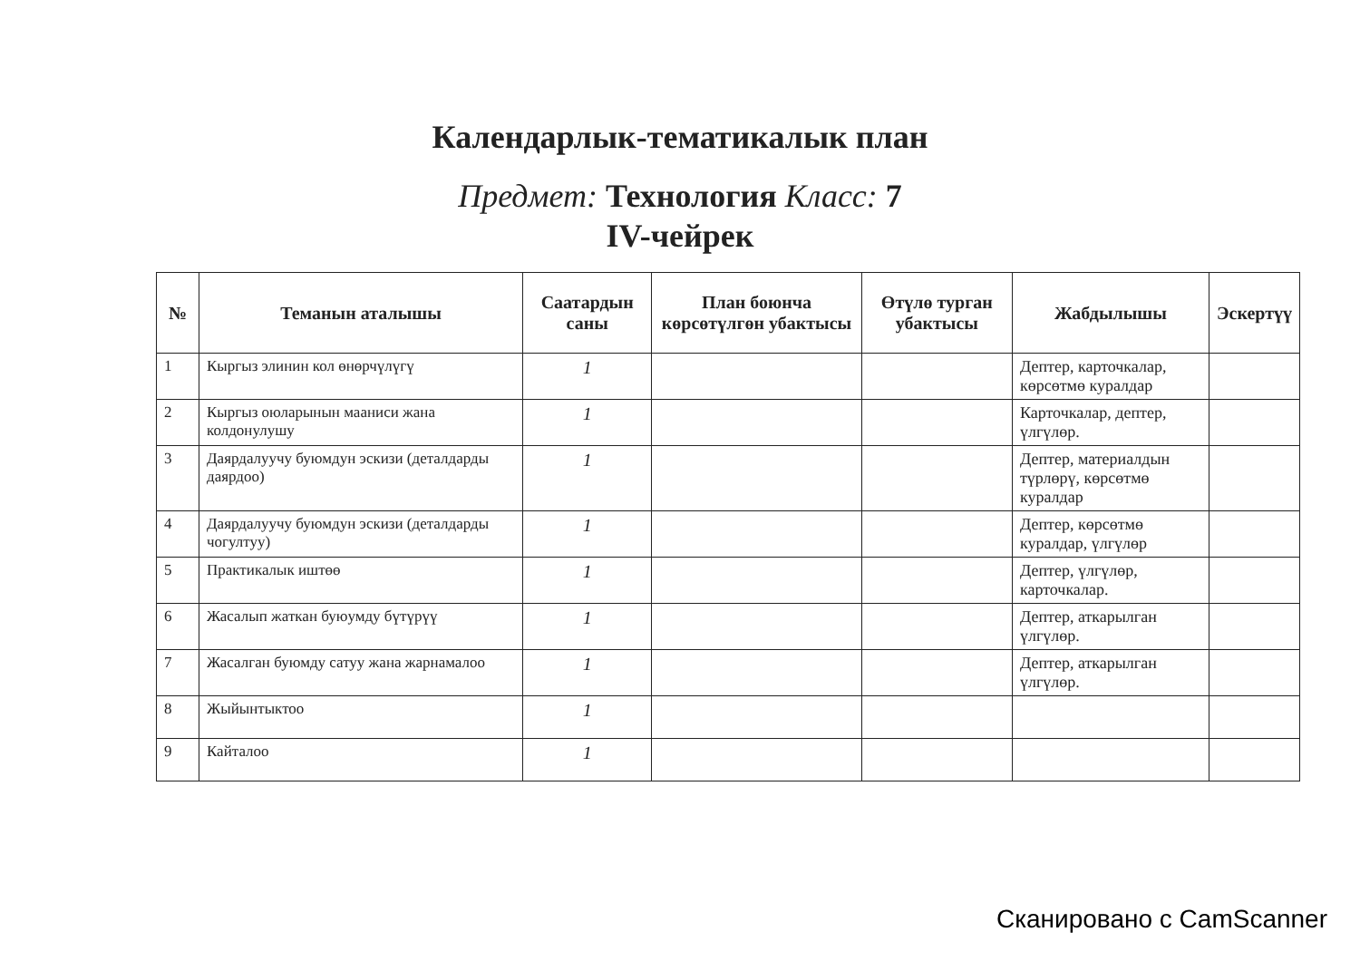Календарлык-тематикалык план
Предмет: Технология Класс: 7
IV-чейрек
| № | Теманын аталышы | Саатардын саны | План боюнча көрсөтүлгөн убактысы | Өтүлө турган убактысы | Жабдылышы | Эскертүү |
| --- | --- | --- | --- | --- | --- | --- |
| 1 | Кыргыз элинин кол өнөрчүлүгү | 1 | | | Дептер, карточкалар, көрсөтмө куралдар | |
| 2 | Кыргыз оюларынын мааниси жана колдонулушу | 1 | | | Карточкалар, дептер, үлгүлөр. | |
| 3 | Даярдалуучу буюмдун эскизи (деталдарды даярдоо) | 1 | | | Дептер, материалдын түрлөрү, көрсөтмө куралдар | |
| 4 | Даярдалуучу буюмдун эскизи (деталдарды чогултуу) | 1 | | | Дептер, көрсөтмө куралдар, үлгүлөр | |
| 5 | Практикалык иштөө | 1 | | | Дептер, үлгүлөр, карточкалар. | |
| 6 | Жасалып жаткан буюумду бүтүрүү | 1 | | | Дептер, аткарылган үлгүлөр. | |
| 7 | Жасалган буюмду сатуу жана жарнамалоо | 1 | | | Дептер, аткарылган үлгүлөр. | |
| 8 | Жыйынтыктоо | 1 | | | | |
| 9 | Кайталоо | 1 | | | | |
Сканировано с CamScanner